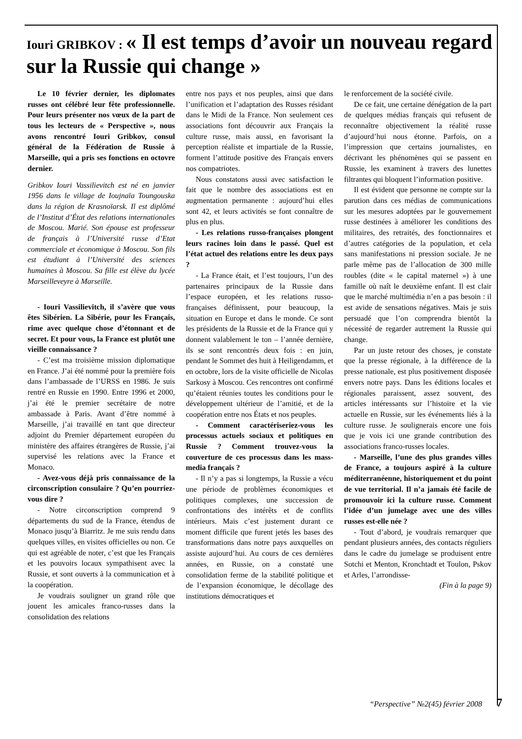Iouri GRIBKOV : « Il est temps d’avoir un nouveau regard sur la Russie qui change »
Le 10 février dernier, les diplomates russes ont célébré leur fête professionnelle. Pour leurs présenter nos vœux de la part de tous les lecteurs de « Perspective », nous avons rencontré Iouri Gribkov, consul général de la Fédération de Russie à Marseille, qui a pris ses fonctions en octovre dernier.
Gribkov Iouri Vassilievitch est né en janvier 1956 dans le village de Ioujnaïa Toungouska dans la région de Krasnoïarsk. Il est diplômé de l’Institut d’État des relations internationales de Moscou. Marié. Son épouse est professeur de français à l’Université russe d’Etat commerciale et économique à Moscou. Son fils est étudiant à l’Université des sciences humaines à Moscou. Sa fille est élève du lycée Marseilleveyre à Marseille.
- Iouri Vassilievitch, il s’avère que vous êtes Sibérien. La Sibérie, pour les Français, rime avec quelque chose d’étonnant et de secret. Et pour vous, la France est plutôt une vieille connaissance ?
- C’est ma troisième mission diplomatique en France. J’ai été nommé pour la première fois dans l’ambassade de l’URSS en 1986. Je suis rentré en Russie en 1990. Entre 1996 et 2000, j’ai été le premier secrétaire de notre ambassade à Paris. Avant d’être nommé à Marseille, j’ai travaillé en tant que directeur adjoint du Premier département européen du ministère des affaires étrangères de Russie, j’ai supervisé les relations avec la France et Monaco.
- Avez-vous déjà pris connaissance de la circonscription consulaire ? Qu’en pourriez-vous dire ?
- Notre circonscription comprend 9 départements du sud de la France, étendus de Monaco jusqu’à Biarritz. Je me suis rendu dans quelques villes, en visites officielles ou non. Ce qui est agréable de noter, c’est que les Français et les pouvoirs locaux sympathisent avec la Russie, et sont ouverts à la communication et à la coopération.
Je voudrais souligner un grand rôle que jouent les amicales franco-russes dans la consolidation des relations
entre nos pays et nos peuples, ainsi que dans l’unification et l’adaptation des Russes résidant dans le Midi de la France. Non seulement ces associations font découvrir aux Français la culture russe, mais aussi, en favorisant la perception réaliste et impartiale de la Russie, forment l’attitude positive des Français envers nos compatriotes.
Nous constatons aussi avec satisfaction le fait que le nombre des associations est en augmentation permanente : aujourd’hui elles sont 42, et leurs activités se font connaître de plus en plus.
- Les relations russo-françaises plongent leurs racines loin dans le passé. Quel est l’état actuel des relations entre les deux pays ?
- La France était, et l’est toujours, l’un des partenaires principaux de la Russie dans l’espace européen, et les relations russo-françaises définissent, pour beaucoup, la situation en Europe et dans le monde. Ce sont les présidents de la Russie et de la France qui y donnent valablement le ton – l’année dernière, ils se sont rencontrés deux fois : en juin, pendant le Sommet des huit à Heiligendamm, et en octobre, lors de la visite officielle de Nicolas Sarkosy à Moscou. Ces rencontres ont confirmé qu’étaient réunies toutes les conditions pour le développement ultérieur de l’amitié, et de la coopération entre nos États et nos peuples.
- Comment caractériseriez-vous les processus actuels sociaux et politiques en Russie ? Comment trouvez-vous la couverture de ces processus dans les mass-media français ?
- Il n’y a pas si longtemps, la Russie a vécu une période de problèmes économiques et politiques complexes, une succession de confrontations des intérêts et de conflits intérieurs. Mais c’est justement durant ce moment difficile que furent jetés les bases des transformations dans notre pays auxquelles on assiste aujourd’hui. Au cours de ces dernières années, en Russie, on a constaté une consolidation ferme de la stabilité politique et de l’expansion économique, le décollage des institutions démocratiques et
le renforcement de la société civile.
De ce fait, une certaine dénégation de la part de quelques médias français qui refusent de reconnaître objectivement la réalité russe d’aujourd’hui nous étonne. Parfois, on a l’impression que certains journalistes, en décrivant les phénomènes qui se passent en Russie, les examinent à travers des lunettes filtrantes qui bloquent l’information positive.
Il est évident que personne ne compte sur la parution dans ces médias de communications sur les mesures adoptées par le gouvernement russe destinées à améliorer les conditions des militaires, des retraités, des fonctionnaires et d’autres catégories de la population, et cela sans manifestations ni pression sociale. Je ne parle même pas de l’allocation de 300 mille roubles (dite « le capital maternel ») à une famille où naît le deuxième enfant. Il est clair que le marché multimédia n’en a pas besoin : il est avide de sensations négatives. Mais je suis persuadé que l’on comprendra bientôt la nécessité de regarder autrement la Russie qui change.
Par un juste retour des choses, je constate que la presse régionale, à la différence de la presse nationale, est plus positivement disposée envers notre pays. Dans les éditions locales et régionales paraissent, assez souvent, des articles intéressants sur l’histoire et la vie actuelle en Russie, sur les événements liés à la culture russe. Je soulignerais encore une fois que je vois ici une grande contribution des associations franco-russes locales.
- Marseille, l’une des plus grandes villes de France, a toujours aspiré à la culture méditerranéenne, historiquement et du point de vue territorial. Il n’a jamais été facile de promouvoir ici la culture russe. Comment l’idée d’un jumelage avec une des villes russes est-elle née ?
- Tout d’abord, je voudrais remarquer que pendant plusieurs années, des contacts réguliers dans le cadre du jumelage se produisent entre Sotchi et Menton, Kronchtadt et Toulon, Pskov et Arles, l’arrondisse-
(Fin à la page 9)
“Perspective” №2(45) février 2008 7